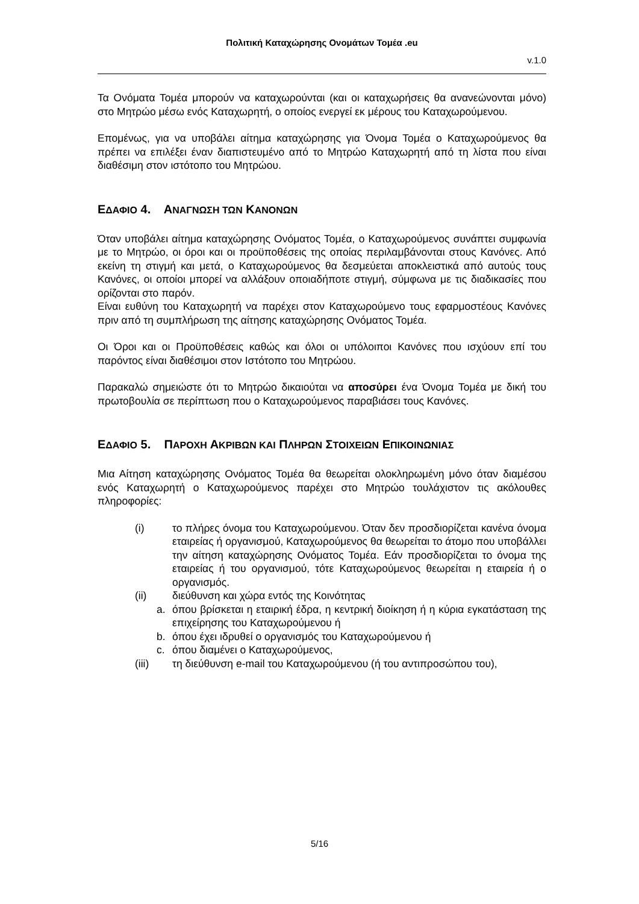Πολιτική Καταχώρησης Ονομάτων Τομέα .eu
v.1.0
Τα Ονόματα Τομέα μπορούν να καταχωρούνται (και οι καταχωρήσεις θα ανανεώνονται μόνο) στο Μητρώο μέσω ενός Καταχωρητή, ο οποίος ενεργεί εκ μέρους του Καταχωρούμενου.
Επομένως, για να υποβάλει αίτημα καταχώρησης για Όνομα Τομέα ο Καταχωρούμενος θα πρέπει να επιλέξει έναν διαπιστευμένο από το Μητρώο Καταχωρητή από τη λίστα που είναι διαθέσιμη στον ιστότοπο του Μητρώου.
ΕΔΑΦΙΟ 4. ΑΝΑΓΝΩΣΗ ΤΩΝ ΚΑΝΟΝΩΝ
Όταν υποβάλει αίτημα καταχώρησης Ονόματος Τομέα, ο Καταχωρούμενος συνάπτει συμφωνία με το Μητρώο, οι όροι και οι προϋποθέσεις της οποίας περιλαμβάνονται στους Κανόνες. Από εκείνη τη στιγμή και μετά, ο Καταχωρούμενος θα δεσμεύεται αποκλειστικά από αυτούς τους Κανόνες, οι οποίοι μπορεί να αλλάξουν οποιαδήποτε στιγμή, σύμφωνα με τις διαδικασίες που ορίζονται στο παρόν.
Είναι ευθύνη του Καταχωρητή να παρέχει στον Καταχωρούμενο τους εφαρμοστέους Κανόνες πριν από τη συμπλήρωση της αίτησης καταχώρησης Ονόματος Τομέα.
Οι Όροι και οι Προϋποθέσεις καθώς και όλοι οι υπόλοιποι Κανόνες που ισχύουν επί του παρόντος είναι διαθέσιμοι στον Ιστότοπο του Μητρώου.
Παρακαλώ σημειώστε ότι το Μητρώο δικαιούται να αποσύρει ένα Όνομα Τομέα με δική του πρωτοβουλία σε περίπτωση που ο Καταχωρούμενος παραβιάσει τους Κανόνες.
ΕΔΑΦΙΟ 5. ΠΑΡΟΧΗ ΑΚΡΙΒΩΝ ΚΑΙ ΠΛΗΡΩΝ ΣΤΟΙΧΕΙΩΝ ΕΠΙΚΟΙΝΩΝΙΑΣ
Μια Αίτηση καταχώρησης Ονόματος Τομέα θα θεωρείται ολοκληρωμένη μόνο όταν διαμέσου ενός Καταχωρητή ο Καταχωρούμενος παρέχει στο Μητρώο τουλάχιστον τις ακόλουθες πληροφορίες:
(i) το πλήρες όνομα του Καταχωρούμενου. Όταν δεν προσδιορίζεται κανένα όνομα εταιρείας ή οργανισμού, Καταχωρούμενος θα θεωρείται το άτομο που υποβάλλει την αίτηση καταχώρησης Ονόματος Τομέα. Εάν προσδιορίζεται το όνομα της εταιρείας ή του οργανισμού, τότε Καταχωρούμενος θεωρείται η εταιρεία ή ο οργανισμός.
(ii) διεύθυνση και χώρα εντός της Κοινότητας
a. όπου βρίσκεται η εταιρική έδρα, η κεντρική διοίκηση ή η κύρια εγκατάσταση της επιχείρησης του Καταχωρούμενου ή
b. όπου έχει ιδρυθεί ο οργανισμός του Καταχωρούμενου ή
c. όπου διαμένει ο Καταχωρούμενος,
(iii) τη διεύθυνση e-mail του Καταχωρούμενου (ή του αντιπροσώπου του),
5/16